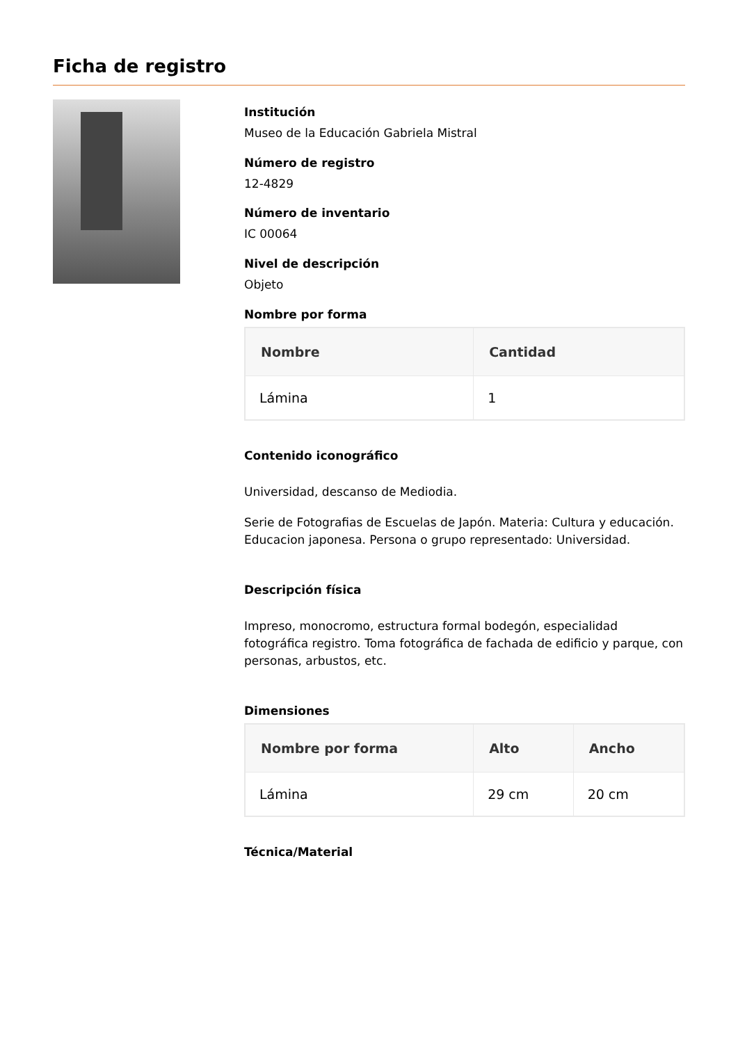Ficha de registro
Institución
Museo de la Educación Gabriela Mistral
Número de registro
12-4829
Número de inventario
IC 00064
Nivel de descripción
Objeto
Nombre por forma
| Nombre | Cantidad |
| --- | --- |
| Lámina | 1 |
Contenido iconográfico
Universidad, descanso de Mediodia.
Serie de Fotografias de Escuelas de Japón. Materia: Cultura y educación. Educacion japonesa. Persona o grupo representado: Universidad.
Descripción física
Impreso, monocromo, estructura formal bodegón, especialidad fotográfica registro. Toma fotográfica de fachada de edificio y parque, con personas, arbustos, etc.
Dimensiones
| Nombre por forma | Alto | Ancho |
| --- | --- | --- |
| Lámina | 29 cm | 20 cm |
Técnica/Material